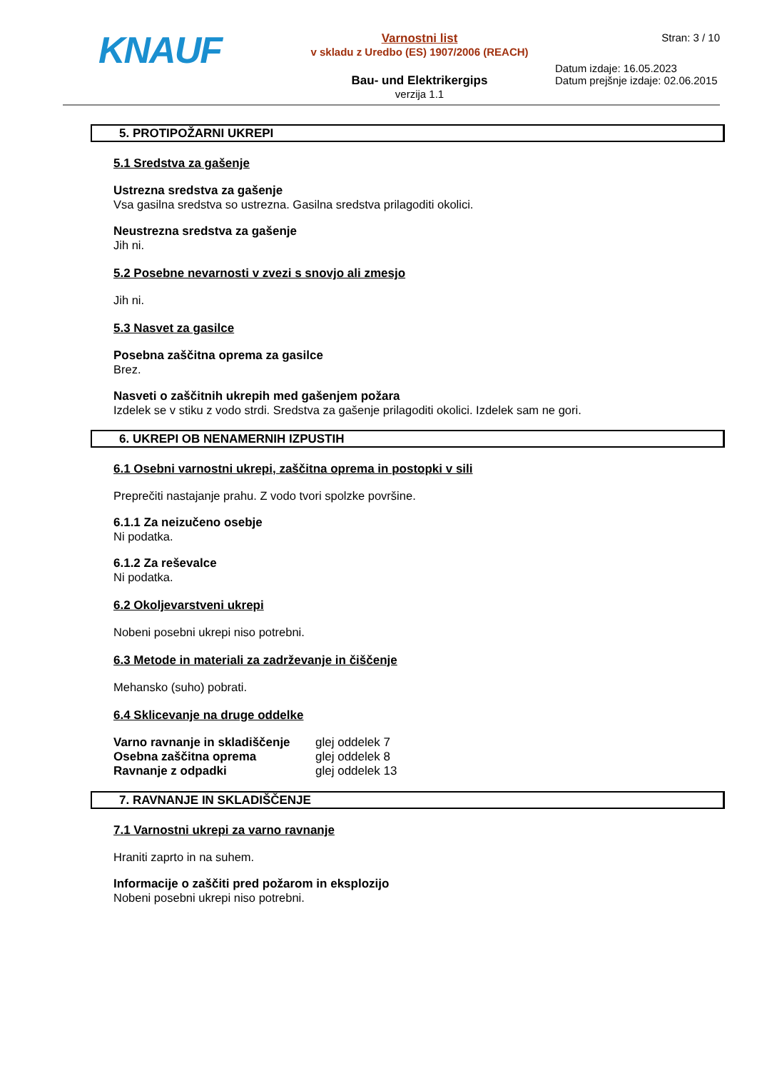KNAUF
Varnostni list
v skladu z Uredbo (ES) 1907/2006 (REACH)
Bau- und Elektrikergips
verzija 1.1
Stran: 3 / 10
Datum izdaje: 16.05.2023
Datum prejšnje izdaje: 02.06.2015
5. PROTIPOŽARNI UKREPI
5.1 Sredstva za gašenje
Ustrezna sredstva za gašenje
Vsa gasilna sredstva so ustrezna. Gasilna sredstva prilagoditi okolici.
Neustrezna sredstva za gašenje
Jih ni.
5.2 Posebne nevarnosti v zvezi s snovjo ali zmesjo
Jih ni.
5.3 Nasvet za gasilce
Posebna zaščitna oprema za gasilce
Brez.
Nasveti o zaščitnih ukrepih med gašenjem požara
Izdelek se v stiku z vodo strdi. Sredstva za gašenje prilagoditi okolici. Izdelek sam ne gori.
6. UKREPI OB NENAMERNIH IZPUSTIH
6.1 Osebni varnostni ukrepi, zaščitna oprema in postopki v sili
Preprečiti nastajanje prahu. Z vodo tvori spolzke površine.
6.1.1 Za neizučeno osebje
Ni podatka.
6.1.2 Za reševalce
Ni podatka.
6.2 Okoljevarstveni ukrepi
Nobeni posebni ukrepi niso potrebni.
6.3 Metode in materiali za zadrževanje in čiščenje
Mehansko (suho) pobrati.
6.4 Sklicevanje na druge oddelke
| Varno ravnanje in skladiščenje | glej oddelek 7 |
| Osebna zaščitna oprema | glej oddelek 8 |
| Ravnanje z odpadki | glej oddelek 13 |
7. RAVNANJE IN SKLADIŠČENJE
7.1 Varnostni ukrepi za varno ravnanje
Hraniti zaprto in na suhem.
Informacije o zaščiti pred požarom in eksplozijo
Nobeni posebni ukrepi niso potrebni.